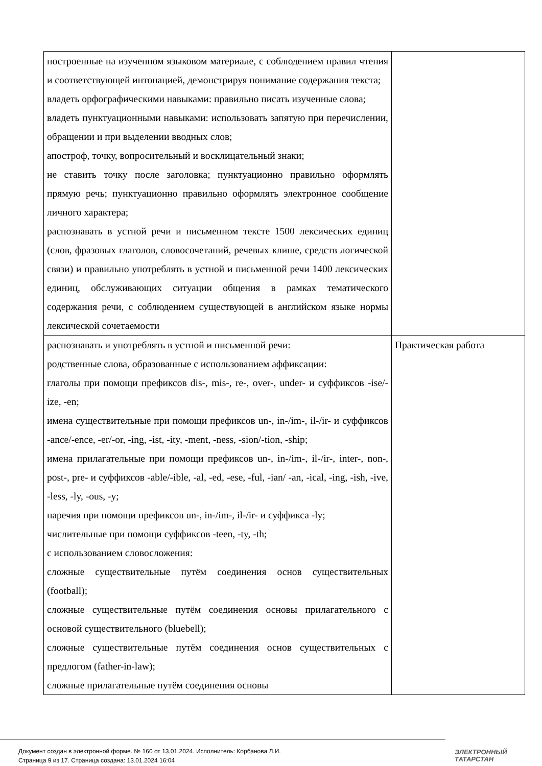| построенные на изученном языковом материале, с соблюдением правил чтения и соответствующей интонацией, демонстрируя понимание содержания текста; владеть орфографическими навыками: правильно писать изученные слова; владеть пунктуационными навыками: использовать запятую при перечислении, обращении и при выделении вводных слов; апостроф, точку, вопросительный и восклицательный знаки; не ставить точку после заголовка; пунктуационно правильно оформлять прямую речь; пунктуационно правильно оформлять электронное сообщение личного характера; распознавать в устной речи и письменном тексте 1500 лексических единиц (слов, фразовых глаголов, словосочетаний, речевых клише, средств логической связи) и правильно употреблять в устной и письменной речи 1400 лексических единиц, обслуживающих ситуации общения в рамках тематического содержания речи, с соблюдением существующей в английском языке нормы лексической сочетаемости | |
| распознавать и употреблять в устной и письменной речи: родственные слова, образованные с использованием аффиксации: глаголы при помощи префиксов dis-, mis-, re-, over-, under- и суффиксов -ise/-ize, -en; имена существительные при помощи префиксов un-, in-/im-, il-/ir- и суффиксов -ance/-ence, -er/-or, -ing, -ist, -ity, -ment, -ness, -sion/-tion, -ship; имена прилагательные при помощи префиксов un-, in-/im-, il-/ir-, inter-, non-, post-, pre- и суффиксов -able/-ible, -al, -ed, -ese, -ful, -ian/ -an, -ical, -ing, -ish, -ive, -less, -ly, -ous, -y; наречия при помощи префиксов un-, in-/im-, il-/ir- и суффикса -ly; числительные при помощи суффиксов -teen, -ty, -th; с использованием словосложения: сложные существительные путём соединения основ существительных (football); сложные существительные путём соединения основы прилагательного с основой существительного (bluebell); сложные существительные путём соединения основ существительных с предлогом (father-in-law); сложные прилагательные путём соединения основы | Практическая работа |
Документ создан в электронной форме. № 160 от 13.01.2024. Исполнитель: Корбанова Л.И.
Страница 9 из 17. Страница создана: 13.01.2024 16:04
ЭЛЕКТРОННЫЙ
ТАТАРСТАН